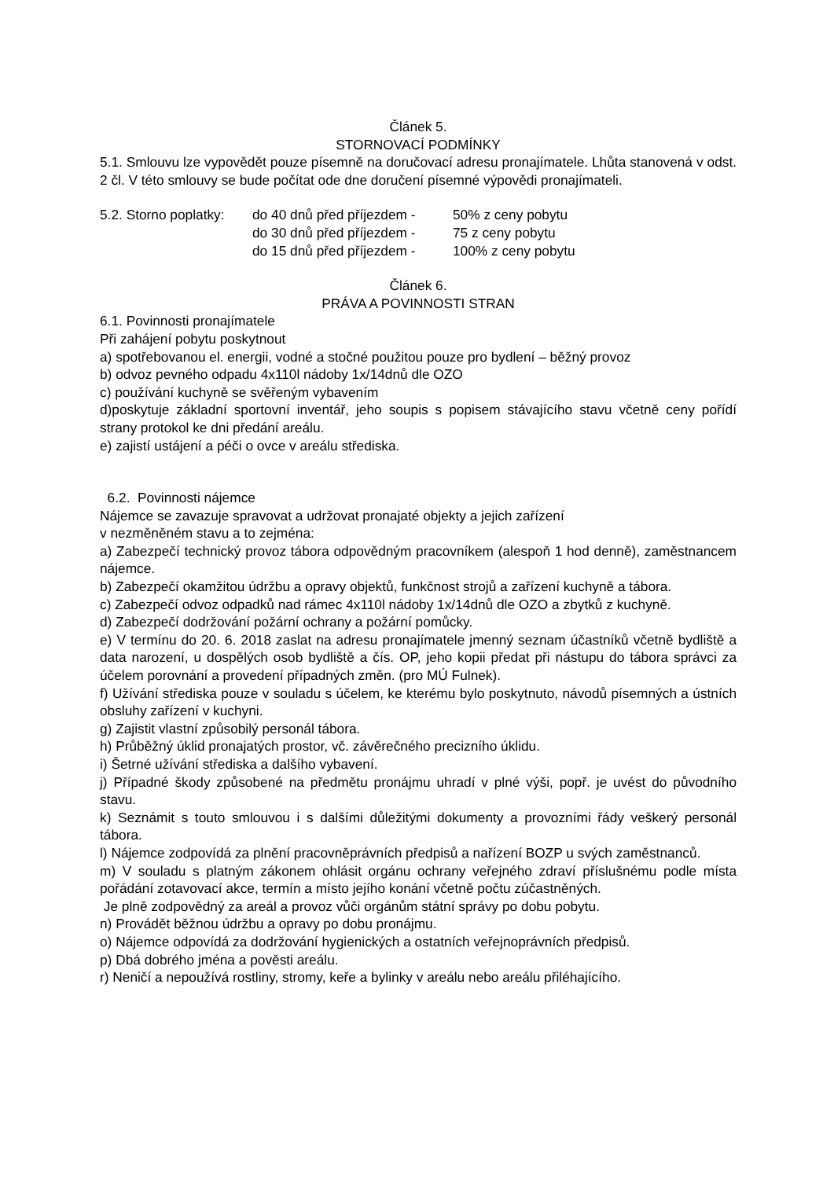Článek 5.
STORNOVACÍ PODMÍNKY
5.1. Smlouvu lze vypovědět pouze písemně na doručovací adresu pronajímatele. Lhůta stanovená v odst. 2 čl. V této smlouvy se bude počítat ode dne doručení písemné výpovědi pronajímateli.
5.2. Storno poplatky: do 40 dnů před příjezdem - 50% z ceny pobytu do 30 dnů před příjezdem - 75 z ceny pobytu do 15 dnů před příjezdem - 100% z ceny pobytu
Článek 6.
PRÁVA A POVINNOSTI STRAN
6.1. Povinnosti pronajímatele
Při zahájení pobytu poskytnout
a) spotřebovanou el. energii, vodné a stočné použitou pouze pro bydlení – běžný provoz
b) odvoz pevného odpadu 4x110l nádoby 1x/14dnů dle OZO
c) používání kuchyně se svěřeným vybavením
d)poskytuje základní sportovní inventář, jeho soupis s popisem stávajícího stavu včetně ceny pořídí strany protokol ke dni předání areálu.
e) zajistí ustájení a péči o ovce v areálu střediska.
6.2. Povinnosti nájemce
Nájemce se zavazuje spravovat a udržovat pronajaté objekty a jejich zařízení
v nezměněném stavu a to zejména:
a) Zabezpečí technický provoz tábora odpovědným pracovníkem (alespoň 1 hod denně), zaměstnancem nájemce.
b) Zabezpečí okamžitou údržbu a opravy objektů, funkčnost strojů a zařízení kuchyně a tábora.
c) Zabezpečí odvoz odpadků nad rámec 4x110l nádoby 1x/14dnů dle OZO a zbytků z kuchyně.
d) Zabezpečí dodržování požární ochrany a požární pomůcky.
e) V termínu do 20. 6. 2018 zaslat na adresu pronajímatele jmenný seznam účastníků včetně bydliště a data narození, u dospělých osob bydliště a čís. OP, jeho kopii předat při nástupu do tábora správci za účelem porovnání a provedení případných změn. (pro MÚ Fulnek).
f) Užívání střediska pouze v souladu s účelem, ke kterému bylo poskytnuto, návodů písemných a ústních obsluhy zařízení v kuchyni.
g) Zajistit vlastní způsobilý personál tábora.
h) Průběžný úklid pronajatých prostor, vč. závěrečného precizního úklidu.
i) Šetrné užívání střediska a dalšího vybavení.
j) Případné škody způsobené na předmětu pronájmu uhradí v plné výši, popř. je uvést do původního stavu.
k) Seznámit s touto smlouvou i s dalšími důležitými dokumenty a provozními řády veškerý personál tábora.
l) Nájemce zodpovídá za plnění pracovněprávních předpisů a nařízení BOZP u svých zaměstnanců.
m) V souladu s platným zákonem ohlásit orgánu ochrany veřejného zdraví příslušnému podle místa pořádání zotavovací akce, termín a místo jejího konání včetně počtu zúčastněných.
Je plně zodpovědný za areál a provoz vůči orgánům státní správy po dobu pobytu.
n) Provádět běžnou údržbu a opravy po dobu pronájmu.
o) Nájemce odpovídá za dodržování hygienických a ostatních veřejnoprávních předpisů.
p) Dbá dobrého jména a pověsti areálu.
r) Neničí a nepoužívá rostliny, stromy, keře a bylinky v areálu nebo areálu přiléhajícího.